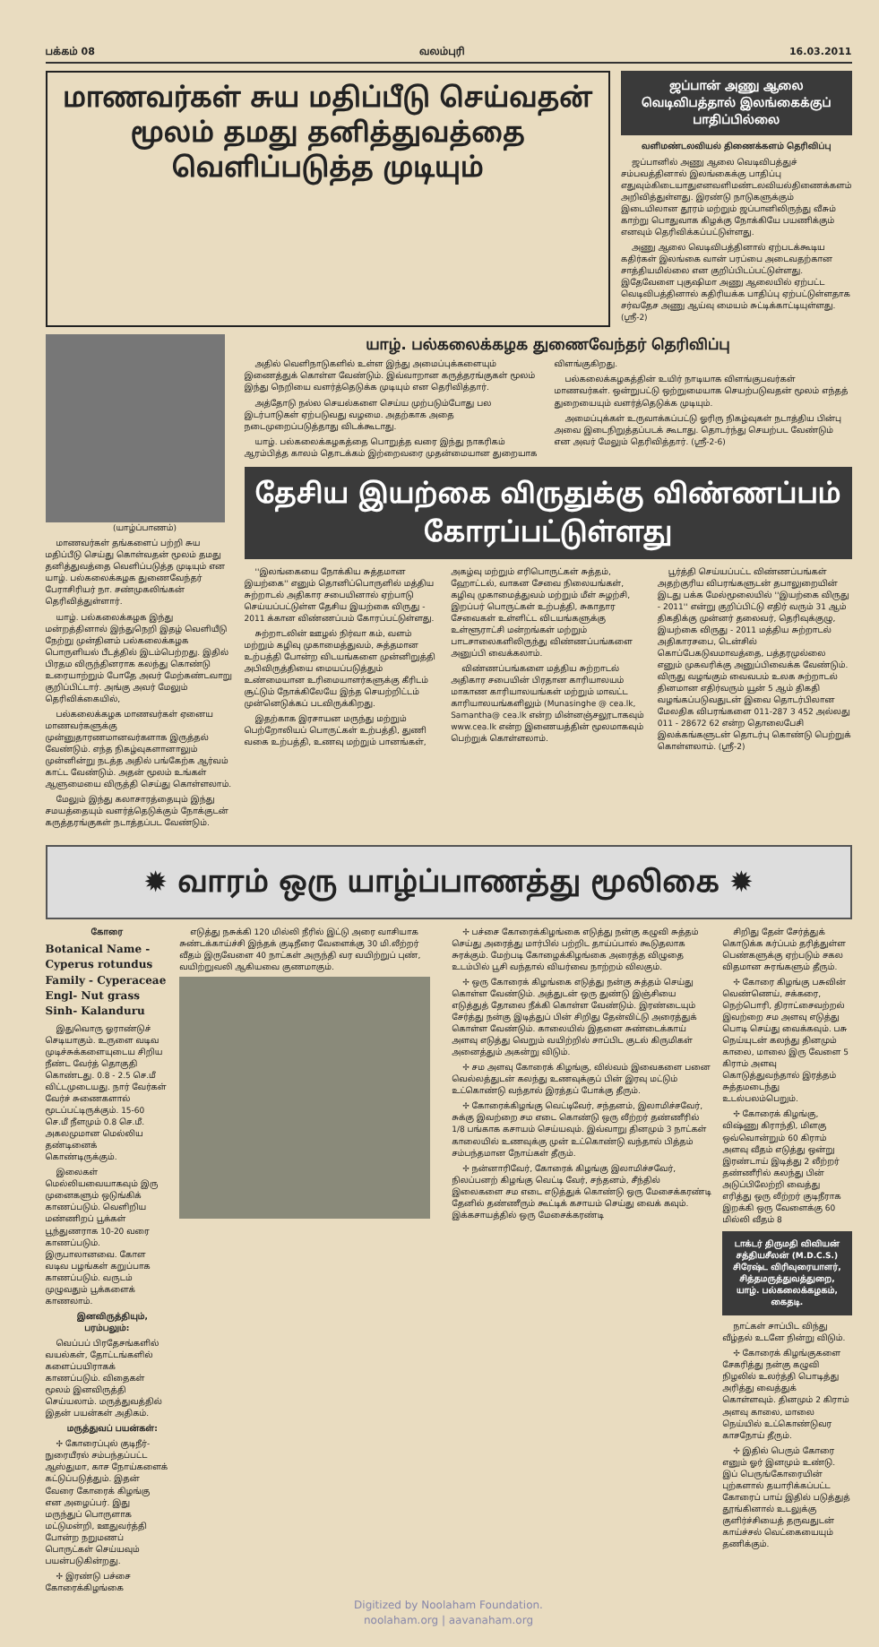பக்கம் 08 வலம்புரி 16.03.2011
மாணவர்கள் சுய மதிப்பீடு செய்வதன் மூலம் தமது தனித்துவத்தை வெளிப்படுத்த முடியும்
ஜப்பான் அணு ஆலை வெடிவிபத்தால் இலங்கைக்குப் பாதிப்பில்லை
வளிமண்டலவியல் திணைக்களம் தெரிவிப்பு
ஜப்பானில் அணு ஆலை வெடிவிபத்துச் சம்பவத்தினால் இலங்கைக்கு பாதிப்பு எதுவும்கிடையாதுஎனவளிமண்டலவியல்திணைக்களம் அறிவித்துள்ளது. இரண்டு நாடுகளுக்கும் இடையிலான தூரம் மற்றும் ஜப்பானிலிருந்து வீசும் காற்று பொதுவாக கிழக்கு நோக்கியே பயணிக்கும் எனவும் தெரிவிக்கப்பட்டுள்ளது.
அணு ஆலை வெடிவிபத்தினால் ஏற்படக்கூடிய கதிர்கள் இலங்கை வான் பரப்பை அடைவதற்கான சாத்தியமில்லை என குறிப்பிடப்பட்டுள்ளது. இதேவேளை புகுஷிமா அணு ஆலையில் ஏற்பட்ட வெடிவிபத்தினால் கதிரியக்க பாதிப்பு ஏற்பட்டுள்ளதாக சர்வதேச அணு ஆய்வு மையம் சுட்டிக்காட்டியுள்ளது. (ஶ்ரீ-2)
(யாழ்ப்பாணம்)
மாணவர்கள் தங்களைப் பற்றி சுய மதிப்பீடு செய்து கொள்வதன் மூலம் தமது தனித்துவத்தை வெளிப்படுத்த முடியும் என யாழ். பல்கலைக்கழக துணைவேந்தர் பேராசிரியர் நா. சண்முகலிங்கன் தெரிவித்துள்ளார்.
யாழ். பல்கலைக்கழக இந்து மன்றத்தினால் இந்துநெறி இதழ் வெளியீடு நேற்று முன்தினம் பல்கலைக்கழக பொருளியல் பீடத்தில் இடம்பெற்றது. இதில் பிரதம விருந்தினராக கலந்து கொண்டு உரையாற்றும் போதே அவர் மேற்கண்டவாறு குறிப்பிட்டார். அங்கு அவர் மேலும் தெரிவிக்கையில்,
பல்கலைக்கழக மாணவர்கள் ஏனைய மாணவர்களுக்கு முன்னுதாரணமானவர்களாக இருத்தல் வேண்டும். எந்த நிகழ்வுகளானாலும் முன்னின்று நடத்த அதில் பங்கேற்க ஆர்வம் காட்ட வேண்டும். அதன் மூலம் உங்கள் ஆளுமையை விருத்தி செய்து கொள்ளலாம்.
மேலும் இந்து கலாசாரத்தையும் இந்து சமயத்தையும் வளர்த்தெடுக்கும் நோக்குடன் கருத்தரங்குகள் நடாத்தப்பட வேண்டும்.
யாழ். பல்கலைக்கழக துணைவேந்தர் தெரிவிப்பு
அதில் வெளிநாடுகளில் உள்ள இந்து அமைப்புக்களையும் இணைத்துக் கொள்ள வேண்டும். இவ்வாறான கருத்தரங்குகள் மூலம் இந்து நெறியை வளர்த்தெடுக்க முடியும் என தெரிவித்தார்.
அத்தோடு நல்ல செயல்களை செய்ய முற்படும்போது பல இடர்பாடுகள் ஏற்படுவது வழமை. அதற்காக அதை நடைமுறைப்படுத்தாது விடக்கூடாது.
யாழ். பல்கலைக்கழகத்தை பொறுத்த வரை இந்து நாகரிகம் ஆரம்பித்த காலம் தொடக்கம் இற்றைவரை முதன்மையான துறையாக விளங்குகிறது.
பல்கலைக்கழகத்தின் உயிர் நாடியாக விளங்குபவர்கள் மாணவர்கள். ஒன்றுபட்டு ஒற்றுமையாக செயற்படுவதன் மூலம் எந்தத் துறையையும் வளர்த்தெடுக்க முடியும்.
அமைப்புக்கள் உருவாக்கப்பட்டு ஓரிரு நிகழ்வுகள் நடாத்திய பின்பு அவை இடைநிறுத்தப்படக் கூடாது. தொடர்ந்து செயற்பட வேண்டும் என அவர் மேலும் தெரிவித்தார். (ஶ்ரீ-2-6)
தேசிய இயற்கை விருதுக்கு விண்ணப்பம் கோரப்பட்டுள்ளது
''இலங்கையை நோக்கிய சுத்தமான இயற்கை'' எனும் தொனிப்பொருளில் மத்திய சுற்றாடல் அதிகார சபையினால் ஏற்பாடு செய்யப்பட்டுள்ள தேசிய இயற்கை விருது - 2011 க்கான விண்ணப்பம் கோரப்பட்டுள்ளது.
சுற்றாடலின் ஊழல் நிர்வா கம், வளம் மற்றும் கழிவு முகாமைத்துவம், சுத்தமான உற்பத்தி போன்ற விடயங்களை முன்னிறுத்தி அபிவிருத்தியை மையப்படுத்தும் உண்மையான உரிமையாளர்களுக்கு கீரிடம் சூட்டும் நோக்கிலேயே இந்த செயற்றிட்டம் முன்னெடுக்கப் படவிருக்கிறது.
இதற்காக இரசாயன மருந்து மற்றும் பெற்றோலியப் பொருட்கள் உற்பத்தி, துணி வகை உற்பத்தி, உணவு மற்றும் பானங்கள், அகழ்வு மற்றும் எரிபொருட்கள் சுத்தம், ஹோட்டல், வாகன சேவை நிலையங்கள், கழிவு முகாமைத்துவம் மற்றும் மீள் சுழற்சி, இறப்பர் பொருட்கள் உற்பத்தி, சுகாதார சேவைகள் உள்ளிட்ட விடயங்களுக்கு உள்ளூராட்சி மன்றங்கள் மற்றும் பாடசாலைகளிலிருந்து விண்ணப்பங்களை அனுப்பி வைக்கலாம்.
விண்ணப்பங்களை மத்திய சுற்றாடல் அதிகார சபையின் பிரதான காரியாலயம் மாகாண காரியாலயங்கள் மற்றும் மாவட்ட காரியாலயங்களிலும் (Munasinghe @ cea.lk, Samantha@ cea.lk என்ற மின்னஞ்சலூடாகவும் www.cea.lk என்ற இணையத்தின் மூலமாகவும் பெற்றுக் கொள்ளலாம்.
பூர்த்தி செய்யப்பட்ட விண்ணப்பங்கள் அதற்குரிய விபரங்களுடன் தபாலுறையின் இடது பக்க மேல்மூலையில் ''இயற்கை விருது - 2011'' என்று குறிப்பிட்டு எதிர் வரும் 31 ஆம் திகதிக்கு முன்னர் தலைவர், தெரிவுக்குழு, இயற்கை விருது - 2011 மத்திய சுற்றாடல் அதிகாரசபை, டென்சில் கொப்பேகடுவமாவத்தை, பத்தரமுல்லை எனும் முகவரிக்கு அனுப்பிவைக்க வேண்டும். விருது வழங்கும் வைவபம் உலக சுற்றாடல் தினமான எதிர்வரும் யூன் 5 ஆம் திகதி வழங்கப்படுவதுடன் இவை தொடர்பிலான மேலதிக விபரங்களை 011-287 3 452 அல்லது 011 - 28672 62 என்ற தொலைபேசி இலக்கங்களுடன் தொடர்பு கொண்டு பெற்றுக் கொள்ளலாம். (ஶ்ரீ-2)
✹ வாரம் ஒரு யாழ்ப்பாணத்து மூலிகை ✹
கோரை
Botanical Name - Cyperus rotundus
Family - Cyperaceae
Engl- Nut grass
Sinh- Kalanduru
இதுவொரு ஓராண்டுச் செடியாகும். உருளை வடிவ முடிச்சுக்களையுடைய சிறிய நீண்ட வேர்த் தொகுதி கொண்டது. 0.8 - 2.5 செ.மீ விட்டமுடையது. நார் வேர்கள் வேர்ச் சுணைகளால் மூடப்பட்டிருக்கும். 15-60 செ.மீ நீளமும் 0.8 செ.மீ. அகலமுமான மெல்லிய தண்டினைக் கொண்டிருக்கும்.
இலைகள் மெல்லியவையாகவும் இரு முனைகளும் ஒடுங்கிக் காணப்படும். வெளிறிய மண்ணிறப் பூக்கள் பூந்துணராக 10-20 வரை காணப்படும். இருபாலானவை. கோள வடிவ பழங்கள் கறுப்பாக காணப்படும். வருடம் முழுவதும் பூக்களைக் காணலாம்.
இனவிருத்தியும், பரம்பலும்:
வெப்பப் பிரதேசங்களில் வயல்கள், தோட்டங்களில் களைப்பயிராகக் காணப்படும். விதைகள் மூலம் இனவிருத்தி செய்யலாம். மருத்துவத்தில் இதன் பயன்கள் அதிகம்.
மருத்துவப் பயன்கள்:
✢ கோரைப்புல் குடிநீர்- நுரையீரல் சம்பந்தப்பட்ட ஆஸ்துமா, காச நோய்களைக் கட்டுப்படுத்தும். இதன் வேரை கோரைக் கிழங்கு என அழைப்பர். இது மருந்துப் பொருளாக மட்டுமன்றி, ஊதுவர்த்தி போன்ற நறுமணப் பொருட்கள் செய்யவும் பயன்படுகின்றது.
✢ இரண்டு பச்சை கோரைக்கிழங்கை
எடுத்து நசுக்கி 120 மில்லி நீரில் இட்டு அரை வாசியாக சுண்டக்காய்ச்சி இந்தக் குடிநீரை வேளைக்கு 30 மி.லீற்றர் வீதம் இருவேளை 40 நாட்கள் அருந்தி வர வயிற்றுப் புண், வயிற்றுவலி ஆகியவை குணமாகும்.
✢ பச்சை கோரைக்கிழங்கை எடுத்து நன்கு கழுவி சுத்தம் செய்து அரைத்து மார்பில் பற்றிட தாய்ப்பால் கூடுதலாக சுரக்கும். மேற்படி கோழைக்கிழங்கை அரைத்த விழுதை உடம்பில் பூசி வந்தால் வியர்வை நாற்றம் விலகும்.
✢ ஒரு கோரைக் கிழங்கை எடுத்து நன்கு சுத்தம் செய்து கொள்ள வேண்டும். அத்துடன் ஒரு துண்டு இஞ்சியை எடுத்துத் தோலை நீக்கி கொள்ள வேண்டும். இரண்டையும் சேர்த்து நன்கு இடித்துப் பின் சிறிது தேன்விட்டு அரைத்துக் கொள்ள வேண்டும். காலையில் இதனை சுண்டைக்காய் அளவு எடுத்து வெறும் வயிற்றில் சாப்பிட குடல் கிருமிகள் அனைத்தும் அகன்று விடும்.
✢ சம அளவு கோரைக் கிழங்கு, வில்வம் இவைகளை பனை வெல்லத்துடன் கலந்து உணவுக்குப் பின் இரவு மட்டும் உட்கொண்டு வந்தால் இரத்தப் போக்கு தீரும்.
✢ கோரைக்கிழங்கு வெட்டிவேர், சந்தனம், இலாமிச்சவேர், சுக்கு இவற்றை சம எடை கொண்டு ஒரு லீற்றர் தண்ணீரில் 1/8 பங்காக கசாயம் செய்யவும். இவ்வாறு தினமும் 3 நாட்கள் காலையில் உணவுக்கு முன் உட்கொண்டு வந்தால் பித்தம் சம்பந்தமான நோய்கள் தீரும்.
✢ நன்னாரிவேர், கோரைக் கிழங்கு இலாமிச்சவேர், நிலப்பனற் கிழங்கு வெட்டி வேர், சந்தனம், சீந்தில் இலைகளை சம எடை எடுத்துக் கொண்டு ஒரு மேசைக்கரண்டி தேனில் தண்ணீரும் கூட்டிக் கசாயம் செய்து வைக் கவும். இக்கசாயத்தில் ஒரு மேசைக்கரண்டி
சிறிது தேன் சேர்த்துக் கொடுக்க கர்ப்பம் தரித்துள்ள பெண்களுக்கு ஏற்படும் சகல விதமான சுரங்களும் தீரும்.
✢ கோரை கிழங்கு பசுவின் வெண்ணெய், சக்கரை, நெற்பொரி, திராட்சைவற்றல் இவற்றை சம அளவு எடுத்து பொடி செய்து வைக்கவும். பசு நெய்யுடன் கலந்து தினமும் காலை, மாலை இரு வேளை 5 கிராம் அளவு கொடுத்துவந்தால் இரத்தம் சுத்தமடைந்து உடல்பலம்பெறும்.
✢ கோரைக் கிழங்கு, விஷ்ணு கிராந்தி, மிளகு ஒவ்வொன்றும் 60 கிராம் அளவு வீதம் எடுத்து ஒன்று இரண்டாய் இடித்து 2 லீற்றர் தண்ணீரில் கலந்து பின் அடுப்பிலேற்றி வைத்து எரித்து ஒரு லீற்றர் குடிநீராக இறக்கி ஒரு வேளைக்கு 60 மில்லி வீதம் 8
டாக்டர் திருமதி விவியன் சத்தியசீலன் (M.D.C.S.)
சிரேஷ்ட விரிவுரையாளர், சித்தமருத்துவத்துறை, யாழ். பல்கலைக்கழகம், கைதடி.
நாட்கள் சாப்பிட விந்து வீழ்தல் உடனே நின்று விடும்.
✢ கோரைக் கிழங்குகளை சேகரித்து நன்கு கழுவி நிழலில் உலர்த்தி பொடித்து அரித்து வைத்துக் கொள்ளவும். தினமும் 2 கிராம் அளவு காலை, மாலை நெய்யில் உட்கொண்டுவர காசநோய் தீரும்.
✢ இதில் பெரும் கோரை எனும் ஓர் இனமும் உண்டு. இப் பெருங்கோரையின் புற்களால் தயாரிக்கப்பட்ட கோரைப் பாய் இதில் படுத்துத் தூங்கினால் உடலுக்கு குளிர்ச்சியைத் தருவதுடன் காய்ச்சல் வெட்கையையும் தணிக்கும்.
Digitized by Noolaham Foundation.
noolaham.org | aavanaham.org